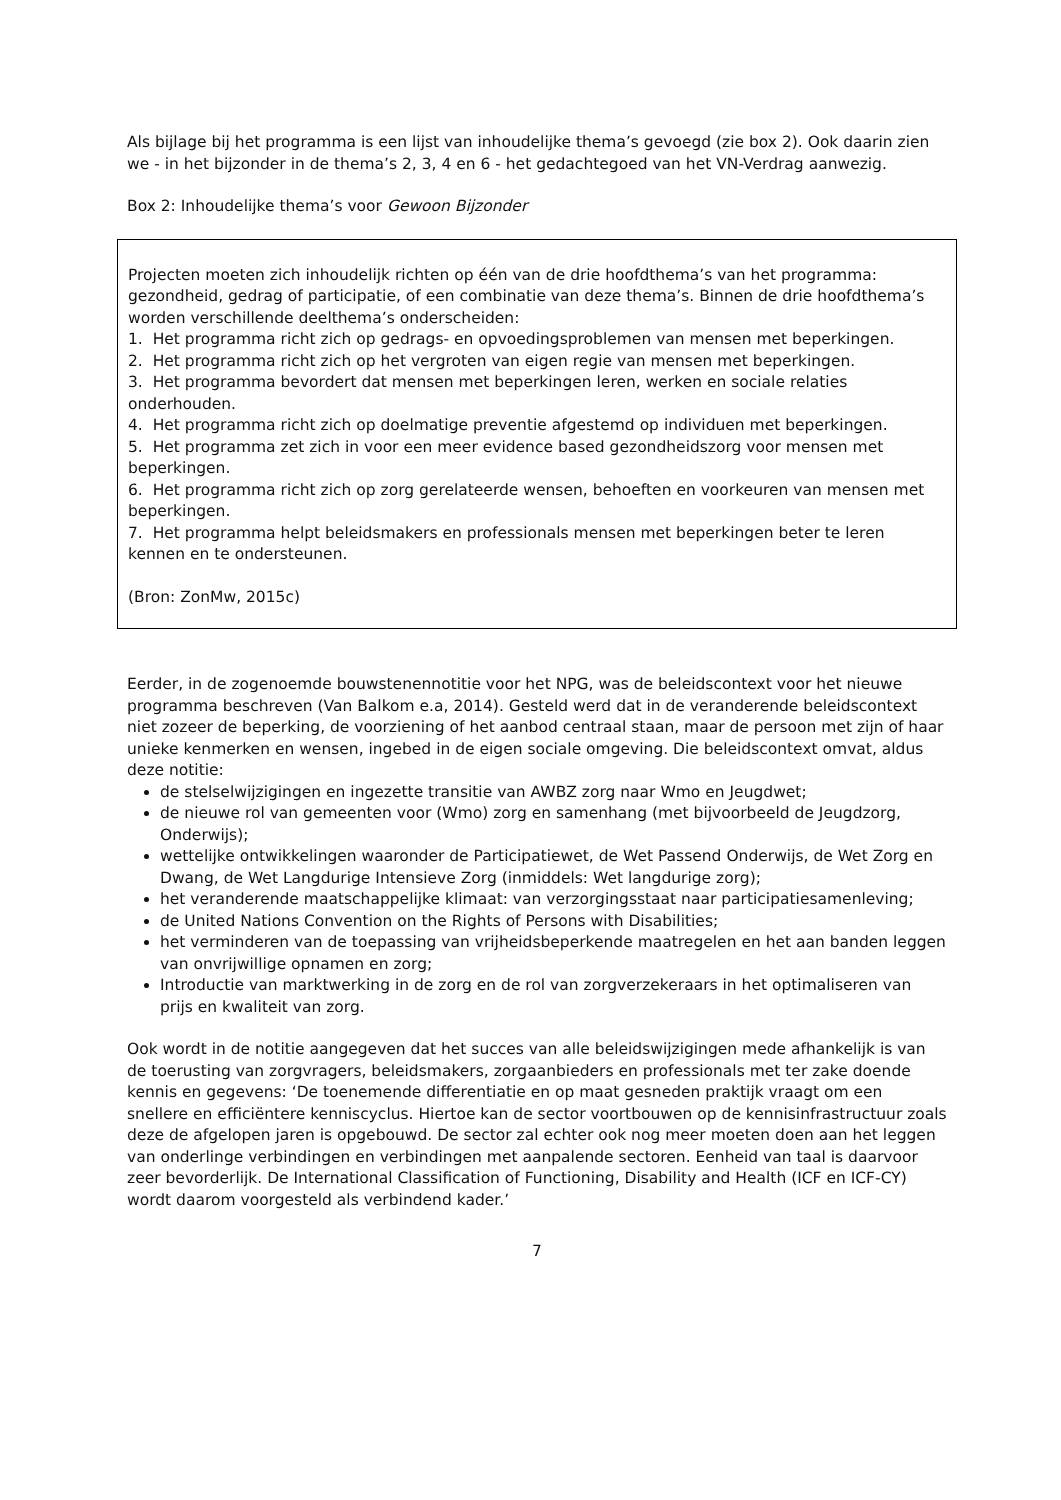Als bijlage bij het programma is een lijst van inhoudelijke thema’s gevoegd (zie box 2). Ook daarin zien we - in het bijzonder in de thema’s 2, 3, 4 en 6 - het gedachtegoed van het VN-Verdrag aanwezig.
Box 2: Inhoudelijke thema’s voor Gewoon Bijzonder
Projecten moeten zich inhoudelijk richten op één van de drie hoofdthema’s van het programma: gezondheid, gedrag of participatie, of een combinatie van deze thema’s. Binnen de drie hoofdthema’s worden verschillende deelthema’s onderscheiden:
1. Het programma richt zich op gedrags- en opvoedingsproblemen van mensen met beperkingen.
2. Het programma richt zich op het vergroten van eigen regie van mensen met beperkingen.
3. Het programma bevordert dat mensen met beperkingen leren, werken en sociale relaties onderhouden.
4. Het programma richt zich op doelmatige preventie afgestemd op individuen met beperkingen.
5. Het programma zet zich in voor een meer evidence based gezondheidszorg voor mensen met beperkingen.
6. Het programma richt zich op zorg gerelateerde wensen, behoeften en voorkeuren van mensen met beperkingen.
7. Het programma helpt beleidsmakers en professionals mensen met beperkingen beter te leren kennen en te ondersteunen.
(Bron: ZonMw, 2015c)
Eerder, in de zogenoemde bouwstenennotitie voor het NPG, was de beleidscontext voor het nieuwe programma beschreven (Van Balkom e.a, 2014). Gesteld werd dat in de veranderende beleidscontext niet zozeer de beperking, de voorziening of het aanbod centraal staan, maar de persoon met zijn of haar unieke kenmerken en wensen, ingebed in de eigen sociale omgeving. Die beleidscontext omvat, aldus deze notitie:
de stelselwijzigingen en ingezette transitie van AWBZ zorg naar Wmo en Jeugdwet;
de nieuwe rol van gemeenten voor (Wmo) zorg en samenhang (met bijvoorbeeld de Jeugdzorg, Onderwijs);
wettelijke ontwikkelingen waaronder de Participatiewet, de Wet Passend Onderwijs, de Wet Zorg en Dwang, de Wet Langdurige Intensieve Zorg (inmiddels: Wet langdurige zorg);
het veranderende maatschappelijke klimaat: van verzorgingsstaat naar participatiesamenleving;
de United Nations Convention on the Rights of Persons with Disabilities;
het verminderen van de toepassing van vrijheidsbeperkende maatregelen en het aan banden leggen van onvrijwillige opnamen en zorg;
Introductie van marktwerking in de zorg en de rol van zorgverzekeraars in het optimaliseren van prijs en kwaliteit van zorg.
Ook wordt in de notitie aangegeven dat het succes van alle beleidswijzigingen mede afhankelijk is van de toerusting van zorgvragers, beleidsmakers, zorgaanbieders en professionals met ter zake doende kennis en gegevens: ‘De toenemende differentiatie en op maat gesneden praktijk vraagt om een snellere en efficiëntere kenniscyclus. Hiertoe kan de sector voortbouwen op de kennisinfrastructuur zoals deze de afgelopen jaren is opgebouwd. De sector zal echter ook nog meer moeten doen aan het leggen van onderlinge verbindingen en verbindingen met aanpalende sectoren. Eenheid van taal is daarvoor zeer bevorderlijk. De International Classification of Functioning, Disability and Health (ICF en ICF-CY) wordt daarom voorgesteld als verbindend kader.’
7